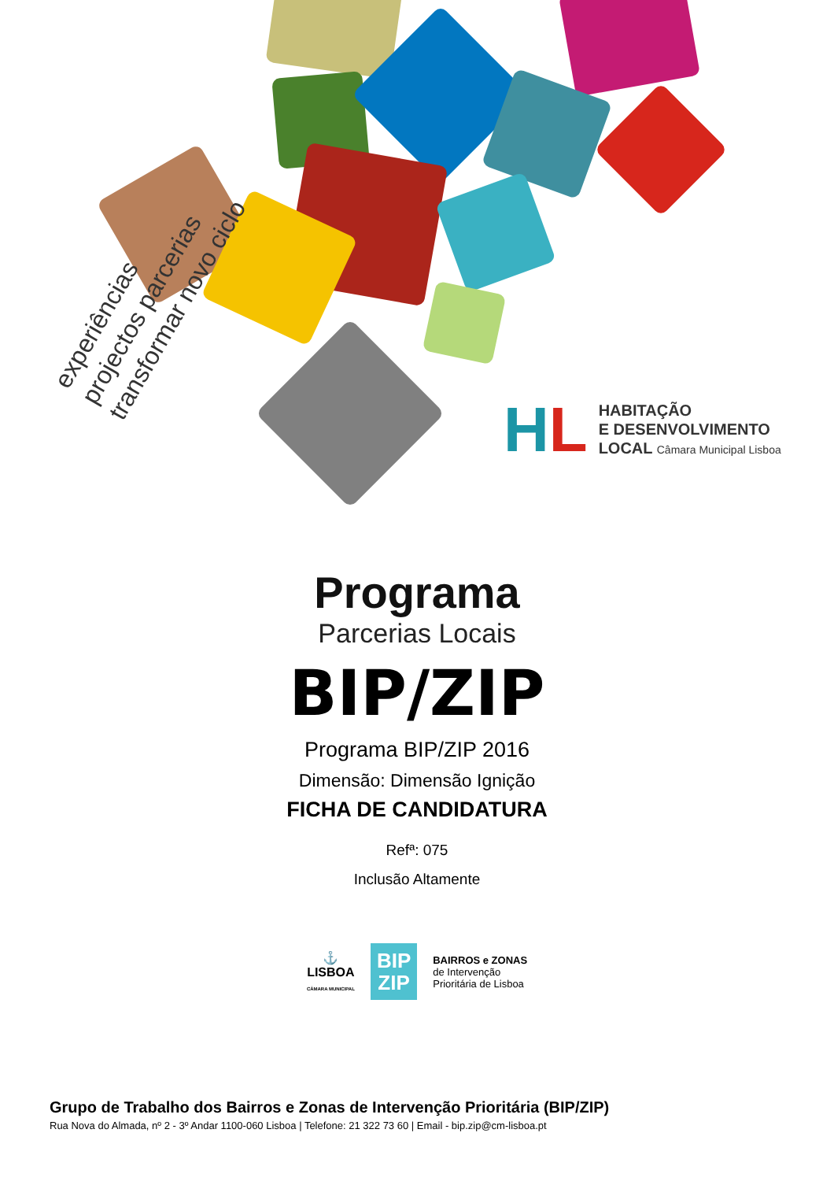experiências
projectos parcerias
transformar novo ciclo
HL
HABITAÇÃO
E DESENVOLVIMENTO
LOCAL Câmara Municipal Lisboa
Programa
Parcerias Locais
BIP/ZIP
Programa BIP/ZIP 2016
Dimensão: Dimensão Ignição
FICHA DE CANDIDATURA
Refª: 075
Inclusão Altamente
⚓
LISBOA
CÂMARA MUNICIPAL
BIP
ZIP
BAIRROS e ZONAS
de Intervenção
Prioritária de Lisboa
Grupo de Trabalho dos Bairros e Zonas de Intervenção Prioritária (BIP/ZIP)
Rua Nova do Almada, nº 2 - 3º Andar 1100-060 Lisboa | Telefone: 21 322 73 60 | Email - bip.zip@cm-lisboa.pt